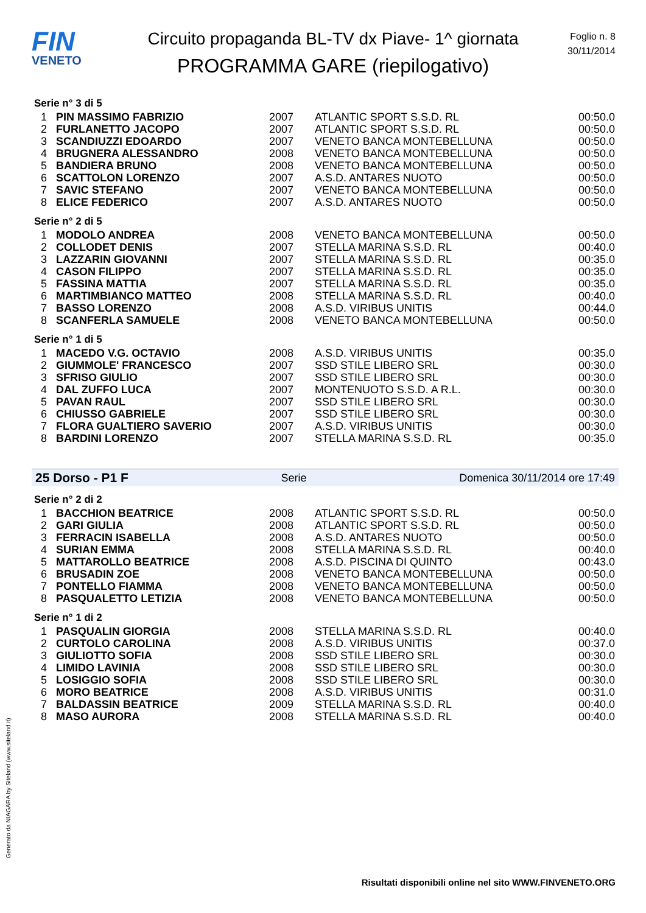FIN
VENETO
Circuito propaganda BL-TV dx Piave- 1^ giornata
PROGRAMMA GARE (riepilogativo)
Foglio n. 8
30/11/2014
Serie n° 3 di 5
| 1 | PIN MASSIMO FABRIZIO | 2007 | ATLANTIC SPORT S.S.D. RL | 00:50.0 |
| 2 | FURLANETTO JACOPO | 2007 | ATLANTIC SPORT S.S.D. RL | 00:50.0 |
| 3 | SCANDIUZZI EDOARDO | 2007 | VENETO BANCA MONTEBELLUNA | 00:50.0 |
| 4 | BRUGNERA ALESSANDRO | 2008 | VENETO BANCA MONTEBELLUNA | 00:50.0 |
| 5 | BANDIERA BRUNO | 2008 | VENETO BANCA MONTEBELLUNA | 00:50.0 |
| 6 | SCATTOLON LORENZO | 2007 | A.S.D. ANTARES NUOTO | 00:50.0 |
| 7 | SAVIC STEFANO | 2007 | VENETO BANCA MONTEBELLUNA | 00:50.0 |
| 8 | ELICE FEDERICO | 2007 | A.S.D. ANTARES NUOTO | 00:50.0 |
Serie n° 2 di 5
| 1 | MODOLO ANDREA | 2008 | VENETO BANCA MONTEBELLUNA | 00:50.0 |
| 2 | COLLODET DENIS | 2007 | STELLA MARINA S.S.D. RL | 00:40.0 |
| 3 | LAZZARIN GIOVANNI | 2007 | STELLA MARINA S.S.D. RL | 00:35.0 |
| 4 | CASON FILIPPO | 2007 | STELLA MARINA S.S.D. RL | 00:35.0 |
| 5 | FASSINA MATTIA | 2007 | STELLA MARINA S.S.D. RL | 00:35.0 |
| 6 | MARTIMBIANCO MATTEO | 2008 | STELLA MARINA S.S.D. RL | 00:40.0 |
| 7 | BASSO LORENZO | 2008 | A.S.D. VIRIBUS UNITIS | 00:44.0 |
| 8 | SCANFERLA SAMUELE | 2008 | VENETO BANCA MONTEBELLUNA | 00:50.0 |
Serie n° 1 di 5
| 1 | MACEDO V.G. OCTAVIO | 2008 | A.S.D. VIRIBUS UNITIS | 00:35.0 |
| 2 | GIUMMOLE' FRANCESCO | 2007 | SSD STILE LIBERO SRL | 00:30.0 |
| 3 | SFRISO GIULIO | 2007 | SSD STILE LIBERO SRL | 00:30.0 |
| 4 | DAL ZUFFO LUCA | 2007 | MONTENUOTO S.S.D. A R.L. | 00:30.0 |
| 5 | PAVAN RAUL | 2007 | SSD STILE LIBERO SRL | 00:30.0 |
| 6 | CHIUSSO GABRIELE | 2007 | SSD STILE LIBERO SRL | 00:30.0 |
| 7 | FLORA GUALTIERO SAVERIO | 2007 | A.S.D. VIRIBUS UNITIS | 00:30.0 |
| 8 | BARDINI LORENZO | 2007 | STELLA MARINA S.S.D. RL | 00:35.0 |
25 Dorso - P1 F Serie Domenica 30/11/2014 ore 17:49
Serie n° 2 di 2
| 1 | BACCHION BEATRICE | 2008 | ATLANTIC SPORT S.S.D. RL | 00:50.0 |
| 2 | GARI GIULIA | 2008 | ATLANTIC SPORT S.S.D. RL | 00:50.0 |
| 3 | FERRACIN ISABELLA | 2008 | A.S.D. ANTARES NUOTO | 00:50.0 |
| 4 | SURIAN EMMA | 2008 | STELLA MARINA S.S.D. RL | 00:40.0 |
| 5 | MATTAROLLO BEATRICE | 2008 | A.S.D. PISCINA DI QUINTO | 00:43.0 |
| 6 | BRUSADIN ZOE | 2008 | VENETO BANCA MONTEBELLUNA | 00:50.0 |
| 7 | PONTELLO FIAMMA | 2008 | VENETO BANCA MONTEBELLUNA | 00:50.0 |
| 8 | PASQUALETTO LETIZIA | 2008 | VENETO BANCA MONTEBELLUNA | 00:50.0 |
Serie n° 1 di 2
| 1 | PASQUALIN GIORGIA | 2008 | STELLA MARINA S.S.D. RL | 00:40.0 |
| 2 | CURTOLO CAROLINA | 2008 | A.S.D. VIRIBUS UNITIS | 00:37.0 |
| 3 | GIULIOTTO SOFIA | 2008 | SSD STILE LIBERO SRL | 00:30.0 |
| 4 | LIMIDO LAVINIA | 2008 | SSD STILE LIBERO SRL | 00:30.0 |
| 5 | LOSIGGIO SOFIA | 2008 | SSD STILE LIBERO SRL | 00:30.0 |
| 6 | MORO BEATRICE | 2008 | A.S.D. VIRIBUS UNITIS | 00:31.0 |
| 7 | BALDASSIN BEATRICE | 2009 | STELLA MARINA S.S.D. RL | 00:40.0 |
| 8 | MASO AURORA | 2008 | STELLA MARINA S.S.D. RL | 00:40.0 |
Generato da NIAGARA by Siteland (www.siteland.it)
Risultati disponibili online nel sito WWW.FINVENETO.ORG